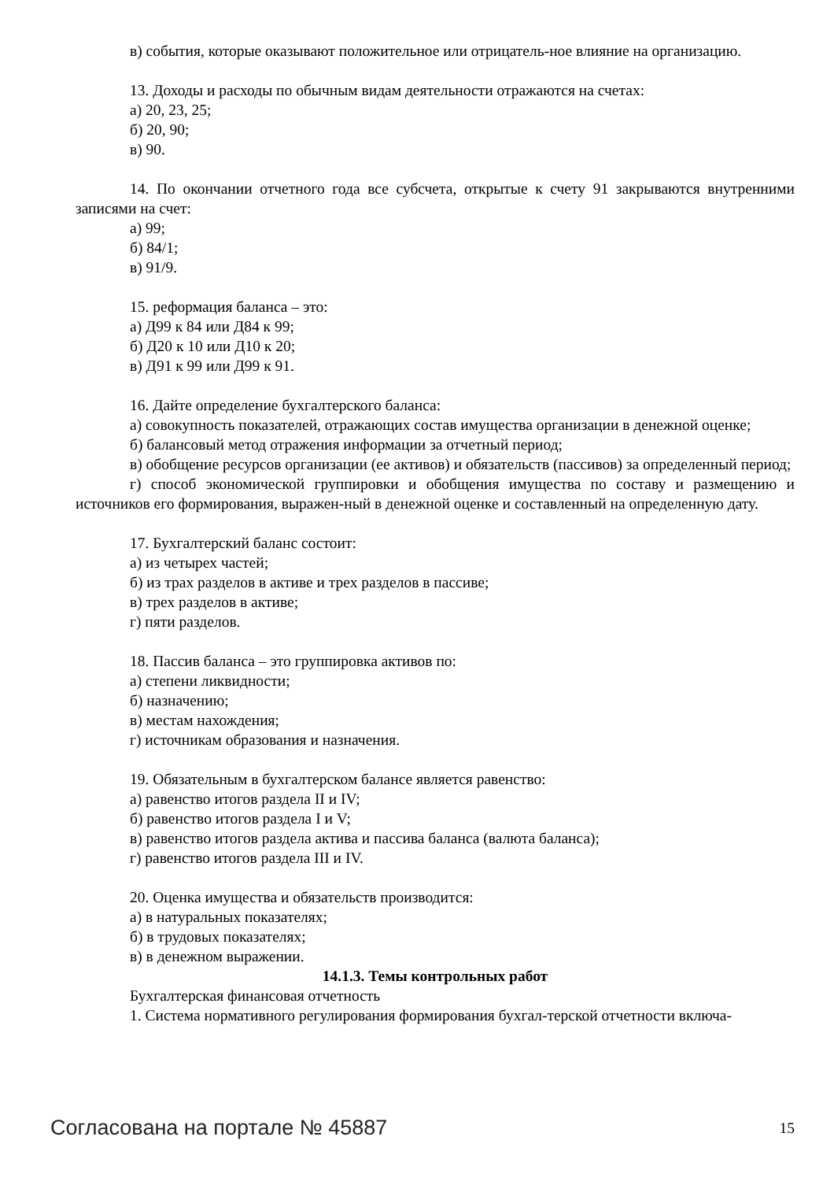в) события, которые оказывают положительное или отрицатель-ное влияние на организацию.
13. Доходы и расходы по обычным видам деятельности отражаются на счетах:
а) 20, 23, 25;
б) 20, 90;
в) 90.
14. По окончании отчетного года все субсчета, открытые к счету 91 закрываются внутренними записями на счет:
а) 99;
б) 84/1;
в) 91/9.
15. реформация баланса – это:
а) Д99 к 84 или Д84 к 99;
б) Д20 к 10 или Д10 к 20;
в) Д91 к 99 или Д99 к 91.
16. Дайте определение бухгалтерского баланса:
а) совокупность показателей, отражающих состав имущества организации в денежной оценке;
б) балансовый метод отражения информации за отчетный период;
в) обобщение ресурсов организации (ее активов) и обязательств (пассивов) за определенный период;
г) способ экономической группировки и обобщения имущества по составу и размещению и источников его формирования, выражен-ный в денежной оценке и составленный на определенную дату.
17. Бухгалтерский баланс состоит:
а) из четырех частей;
б) из трах разделов в активе и трех разделов в пассиве;
в) трех разделов в активе;
г) пяти разделов.
18. Пассив баланса – это группировка активов по:
а) степени ликвидности;
б) назначению;
в) местам нахождения;
г) источникам образования и назначения.
19. Обязательным в бухгалтерском балансе является равенство:
а) равенство итогов раздела II и IV;
б) равенство итогов раздела I и V;
в) равенство итогов раздела актива и пассива баланса (валюта баланса);
г) равенство итогов раздела III и IV.
20. Оценка имущества и обязательств производится:
а) в натуральных показателях;
б) в трудовых показателях;
в) в денежном выражении.
14.1.3. Темы контрольных работ
Бухгалтерская финансовая отчетность
1. Система нормативного регулирования формирования бухгал-терской отчетности включа-
Согласована на портале № 45887 15